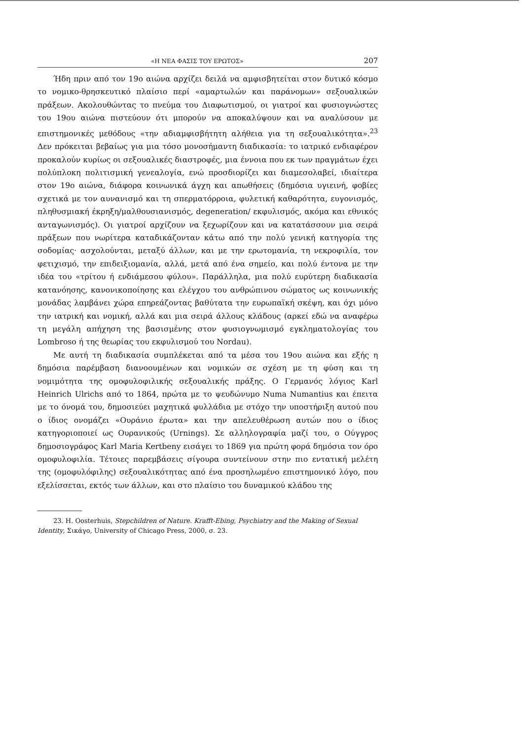«Η ΝΕΑ ΦΑΣΙΣ ΤΟΥ ΕΡΩΤΟΣ» 207
Ήδη πριν από τον 19ο αιώνα αρχίζει δειλά να αμφισβητείται στον δυτικό κόσμο το νομικο-θρησκευτικό πλαίσιο περί «αμαρτωλών και παράνομων» σεξουαλικών πράξεων. Ακολουθώντας το πνεύμα του Διαφωτισμού, οι γιατροί και φυσιογνώστες του 19ου αιώνα πιστεύουν ότι μπορούν να αποκαλύψουν και να αναλύσουν με επιστημονικές μεθόδους «την αδιαμφισβήτητη αλήθεια για τη σεξουαλικότητα».<sup>23</sup> Δεν πρόκειται βεβαίως για μια τόσο μονοσήμαντη διαδικασία: το ιατρικό ενδιαφέρον προκαλούν κυρίως οι σεξουαλικές διαστροφές, μια έννοια που εκ των πραγμάτων έχει πολύπλοκη πολιτισμική γενεαλογία, ενώ προσδιορίζει και διαμεσολαβεί, ιδιαίτερα στον 19ο αιώνα, διάφορα κοινωνικά άγχη και απωθήσεις (δημόσια υγιεινή, φοβίες σχετικά με τον αυνανισμό και τη σπερματόρροια, φυλετική καθαρότητα, ευγονισμός, πληθυσμιακή έκρηξη/μαλθουσιανισμός, degeneration/ εκφυλισμός, ακόμα και εθνικός ανταγωνισμός). Οι γιατροί αρχίζουν να ξεχωρίζουν και να κατατάσσουν μια σειρά πράξεων που νωρίτερα καταδικάζονταν κάτω από την πολύ γενική κατηγορία της σοδομίας· ασχολούνται, μεταξύ άλλων, και με την ερωτομανία, τη νεκροφιλία, τον φετιχισμό, την επιδειξιομανία, αλλά, μετά από ένα σημείο, και πολύ έντονα με την ιδέα του «τρίτου ή ενδιάμεσου φύλου». Παράλληλα, μια πολύ ευρύτερη διαδικασία κατανόησης, κανονικοποίησης και ελέγχου του ανθρώπινου σώματος ως κοινωνικής μονάδας λαμβάνει χώρα επηρεάζοντας βαθύτατα την ευρωπαϊκή σκέψη, και όχι μόνο την ιατρική και νομική, αλλά και μια σειρά άλλους κλάδους (αρκεί εδώ να αναφέρω τη μεγάλη απήχηση της βασισμένης στον φυσιογνωμισμό εγκληματολογίας του Lombroso ή της θεωρίας του εκφυλισμού του Nordau).
Με αυτή τη διαδικασία συμπλέκεται από τα μέσα του 19ου αιώνα και εξής η δημόσια παρέμβαση διανοουμένων και νομικών σε σχέση με τη φύση και τη νομιμότητα της ομοφυλοφιλικής σεξουαλικής πράξης. Ο Γερμανός λόγιος Karl Heinrich Ulrichs από το 1864, πρώτα με το ψευδώνυμο Numa Numantius και έπειτα με το όνομά του, δημοσιεύει μαχητικά φυλλάδια με στόχο την υποστήριξη αυτού που ο ίδιος ονομάζει «Ουράνιο έρωτα» και την απελευθέρωση αυτών που ο ίδιος κατηγοριοποιεί ως Ουρανικούς (Urnings). Σε αλληλογραφία μαζί του, ο Ούγγρος δημοσιογράφος Karl Maria Kertbeny εισάγει το 1869 για πρώτη φορά δημόσια τον όρο ομοφυλοφιλία. Τέτοιες παρεμβάσεις σίγουρα συντείνουν στην πιο εντατική μελέτη της (ομοφυλόφιλης) σεξουαλικότητας από ένα προσηλωμένο επιστημονικό λόγο, που εξελίσσεται, εκτός των άλλων, και στο πλαίσιο του δυναμικού κλάδου της
23. H. Oosterhuis, Stepchildren of Nature. Krafft-Ebing, Psychiatry and the Making of Sexual Identity, Σικάγο, University of Chicago Press, 2000, σ. 23.